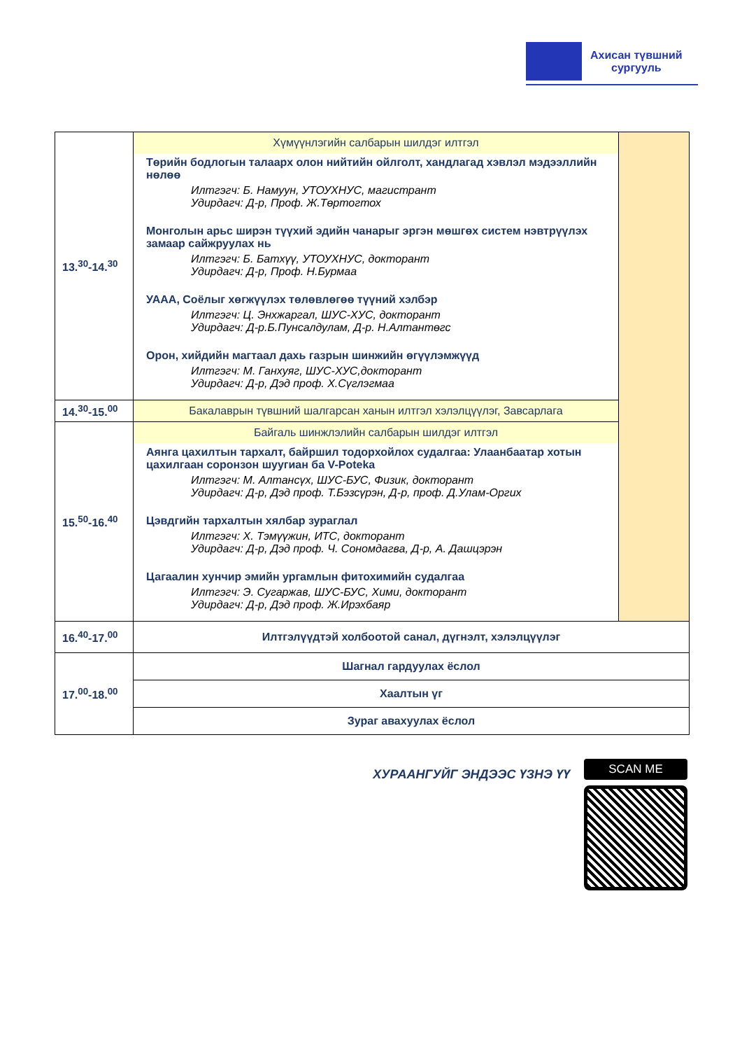Ахисан түвшний
сургууль
| 13.<sup>30</sup>-14.<sup>30</sup> | Хүмүүнлэгийн салбарын шилдэг илтгэл Төрийн бодлогын талаарх олон нийтийн ойлголт, хандлагад хэвлэл мэдээллийн нөлөө Илтгэгч: Б. Намуун, УТОУХНУС, магистрант Удирдагч: Д-р, Проф. Ж.Төртогтох Монголын арьс ширэн түүхий эдийн чанарыг эргэн мөшгөх систем нэвтрүүлэх замаар сайжруулах нь Илтгэгч: Б. Батхүү, УТОУХНУС, докторант Удирдагч: Д-р, Проф. Н.Бурмаа УААА, Соёлыг хөгжүүлэх төлөвлөгөө түүний хэлбэр Илтгэгч: Ц. Энхжаргал, ШУС-ХУС, докторант Удирдагч: Д-р.Б.Пунсалдулам, Д-р. Н.Алтантөгс Орон, хийдийн магтаал дахь газрын шинжийн өгүүлэмжүүд Илтгэгч: М. Ганхуяг, ШУС-ХУС,докторант Удирдагч: Д-р, Дэд проф. Х.Сүглэгмаа | |
| 14.<sup>30</sup>-15.<sup>00</sup> | Бакалаврын түвшний шалгарсан ханын илтгэл хэлэлцүүлэг, Завсарлага | |
| 15.<sup>50</sup>-16.<sup>40</sup> | Байгаль шинжлэлийн салбарын шилдэг илтгэл Аянга цахилтын тархалт, байршил тодорхойлох судалгаа: Улаанбаатар хотын цахилгаан соронзон шуугиан ба V-Poteka Илтгэгч: М. Алтансүх, ШУС-БУС, Физик, докторант Удирдагч: Д-р, Дэд проф. Т.Бэзсүрэн, Д-р, проф. Д.Улам-Оргих Цэвдгийн тархалтын хялбар зураглал Илтгэгч: Х. Тэмүүжин, ИТС, докторант Удирдагч: Д-р, Дэд проф. Ч. Сономдагва, Д-р, А. Дашцэрэн Цагаалин хунчир эмийн ургамлын фитохимийн судалгаа Илтгэгч: Э. Сугаржав, ШУС-БУС, Хими, докторант Удирдагч: Д-р, Дэд проф. Ж.Ирэхбаяр | |
| 16.<sup>40</sup>-17.<sup>00</sup> | Илтгэлүүдтэй холбоотой санал, дүгнэлт, хэлэлцүүлэг | |
| 17.<sup>00</sup>-18.<sup>00</sup> | Шагнал гардуулах ёслол | |
| | Хаалтын үг | |
| | Зураг авахуулах ёслол | |
ХУРААНГУЙГ ЭНДЭЭС ҮЗНЭ ҮҮ
SCAN ME